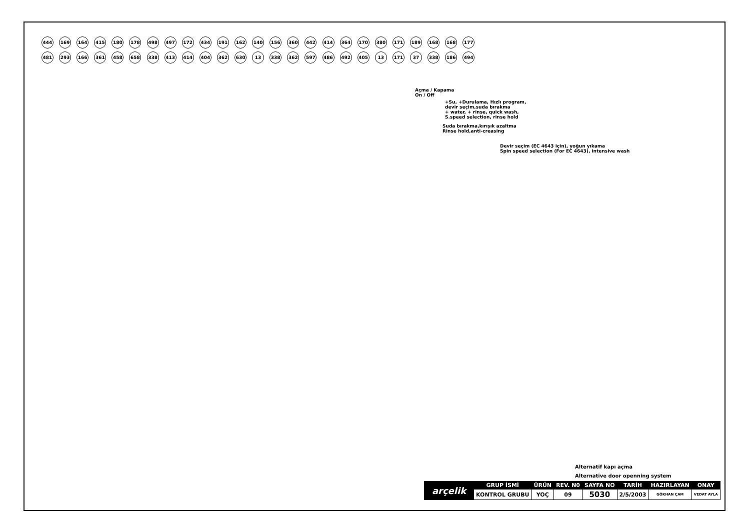444 169 164 415 180 178 498 497 172 434 191 162 140 156 360 442 414 364 170 380 171 189 168 168 177 481 293 166 361 458 658 338 413 414 404 362 630 13 338 362 597 486 492 405 13 171 37 338 186 494
Açma / Kapama
On / Off
+Su, +Durulama, Hızlı program,
devir seçim,suda bırakma
+ water, + rinse, quick wash,
S.speed selection, rinse hold
Suda bırakma,kırışık azaltma
Rinse hold,anti-creasing
Devir seçim (EC 4643 için), yoğun yıkama
Spin speed selection (For EC 4643), intensive wash
Alternatif kapı açma
Alternative door openning system
| arçelik | GRUP İSMİ | ÜRÜN | REV. N0 | SAYFA NO | TARİH | HAZIRLAYAN | ONAY |
| | KONTROL GRUBU | YOÇ | 09 | 5030 | 2/5/2003 | GÖKHAN ÇAM | VEDAT AYLA |